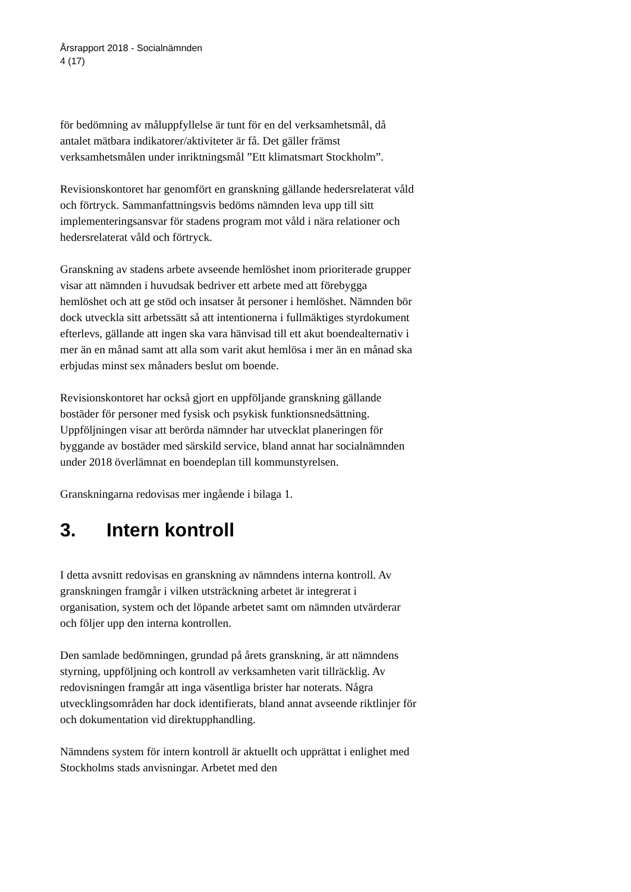Årsrapport 2018 - Socialnämnden
4 (17)
för bedömning av måluppfyllelse är tunt för en del verksamhetsmål, då antalet mätbara indikatorer/aktiviteter är få. Det gäller främst verksamhetsmålen under inriktningsmål ”Ett klimatsmart Stockholm”.
Revisionskontoret har genomfört en granskning gällande hedersrelaterat våld och förtryck. Sammanfattningsvis bedöms nämnden leva upp till sitt implementeringsansvar för stadens program mot våld i nära relationer och hedersrelaterat våld och förtryck.
Granskning av stadens arbete avseende hemlöshet inom prioriterade grupper visar att nämnden i huvudsak bedriver ett arbete med att förebygga hemlöshet och att ge stöd och insatser åt personer i hemlöshet. Nämnden bör dock utveckla sitt arbetssätt så att intentionerna i fullmäktiges styrdokument efterlevs, gällande att ingen ska vara hänvisad till ett akut boendealternativ i mer än en månad samt att alla som varit akut hemlösa i mer än en månad ska erbjudas minst sex månaders beslut om boende.
Revisionskontoret har också gjort en uppföljande granskning gällande bostäder för personer med fysisk och psykisk funktionsnedsättning. Uppföljningen visar att berörda nämnder har utvecklat planeringen för byggande av bostäder med särskild service, bland annat har socialnämnden under 2018 överlämnat en boendeplan till kommunstyrelsen.
Granskningarna redovisas mer ingående i bilaga 1.
3. Intern kontroll
I detta avsnitt redovisas en granskning av nämndens interna kontroll. Av granskningen framgår i vilken utsträckning arbetet är integrerat i organisation, system och det löpande arbetet samt om nämnden utvärderar och följer upp den interna kontrollen.
Den samlade bedömningen, grundad på årets granskning, är att nämndens styrning, uppföljning och kontroll av verksamheten varit tillräcklig. Av redovisningen framgår att inga väsentliga brister har noterats. Några utvecklingsområden har dock identifierats, bland annat avseende riktlinjer för och dokumentation vid direktupphandling.
Nämndens system för intern kontroll är aktuellt och upprättat i enlighet med Stockholms stads anvisningar. Arbetet med den